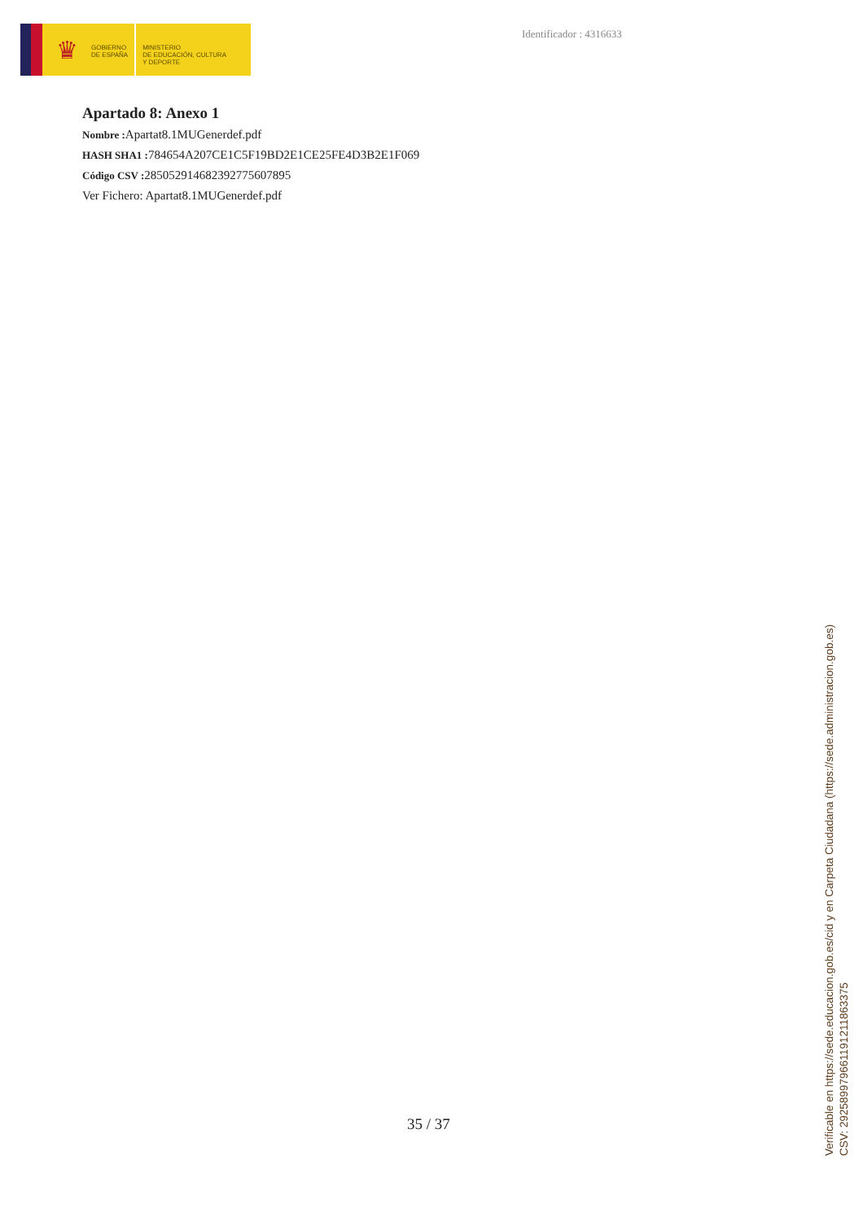♛
GOBIERNO
DE ESPAÑA
MINISTERIO
DE EDUCACIÓN, CULTURA
Y DEPORTE
Identificador : 4316633
Apartado 8: Anexo 1
Nombre : Apartat8.1MUGenerdef.pdf
HASH SHA1 : 784654A207CE1C5F19BD2E1CE25FE4D3B2E1F069
Código CSV : 285052914682392775607895
Ver Fichero: Apartat8.1MUGenerdef.pdf
35 / 37
Verificable en https://sede.educacion.gob.es/cid y en Carpeta Ciudadana (https://sede.administracion.gob.es)
CSV: 292589979661191211863375